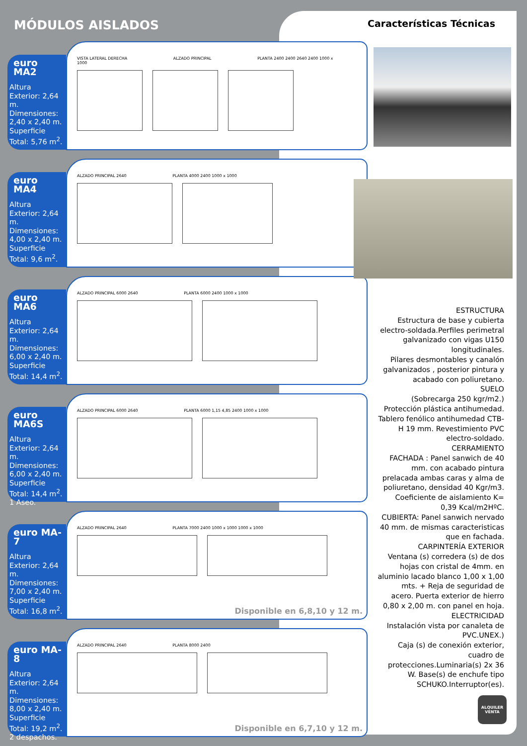MÓDULOS AISLADOS Características Técnicas
euro MA2
Altura Exterior: 2,64 m. Dimensiones: 2,40 x 2,40 m. Superficie Total: 5,76 m<sup>2</sup>.
VISTA LATERAL DERECHA ALZADO PRINCIPAL PLANTA 2400 2400 2640 2400 1000 x 1000
euro MA4
Altura Exterior: 2,64 m. Dimensiones: 4,00 x 2,40 m. Superficie Total: 9,6 m<sup>2</sup>.
ALZADO PRINCIPAL 2640 PLANTA 4000 2400 1000 x 1000
euro MA6
Altura Exterior: 2,64 m. Dimensiones: 6,00 x 2,40 m. Superficie Total: 14,4 m<sup>2</sup>.
ALZADO PRINCIPAL 6000 2640 PLANTA 6000 2400 1000 x 1000
euro MA6S
Altura Exterior: 2,64 m. Dimensiones: 6,00 x 2,40 m. Superficie Total: 14,4 m<sup>2</sup>. 1 Aseo.
ALZADO PRINCIPAL 6000 2640 PLANTA 6000 1,15 4,85 2400 1000 x 1000
euro MA-7
Altura Exterior: 2,64 m. Dimensiones: 7,00 x 2,40 m. Superficie Total: 16,8 m<sup>2</sup>.
ALZADO PRINCIPAL 2640 PLANTA 7000 2400 1000 x 1000 1000 x 1000
Disponible en 6,8,10 y 12 m.
euro MA-8
Altura Exterior: 2,64 m. Dimensiones: 8,00 x 2,40 m. Superficie Total: 19,2 m<sup>2</sup>. 2 despachos.
ALZADO PRINCIPAL 2640 PLANTA 8000 2400
Disponible en 6,7,10 y 12 m.
ESTRUCTURA
Estructura de base y cubierta electro-soldada.Perfiles perimetral galvanizado con vigas U150 longitudinales.
Pilares desmontables y canalón galvanizados , posterior pintura y acabado con poliuretano.
SUELO
(Sobrecarga 250 kgr/m2.)
Protección plástica antihumedad. Tablero fenólico antihumedad CTB-H 19 mm. Revestimiento PVC electro-soldado.
CERRAMIENTO
FACHADA : Panel sanwich de 40 mm. con acabado pintura prelacada ambas caras y alma de poliuretano, densidad 40 Kgr/m3. Coeficiente de aislamiento K= 0,39 Kcal/m2HºC.
CUBIERTA: Panel sanwich nervado 40 mm. de mismas caracteristicas que en fachada.
CARPINTERÍA EXTERIOR
Ventana (s) corredera (s) de dos hojas con cristal de 4mm. en aluminio lacado blanco 1,00 x 1,00 mts. + Reja de seguridad de acero. Puerta exterior de hierro 0,80 x 2,00 m. con panel en hoja.
ELECTRICIDAD
Instalación vista por canaleta de PVC.UNEX.)
Caja (s) de conexión exterior, cuadro de protecciones.Luminaria(s) 2x 36 W. Base(s) de enchufe tipo SCHUKO.Interruptor(es).
ALQUILER
VENTA